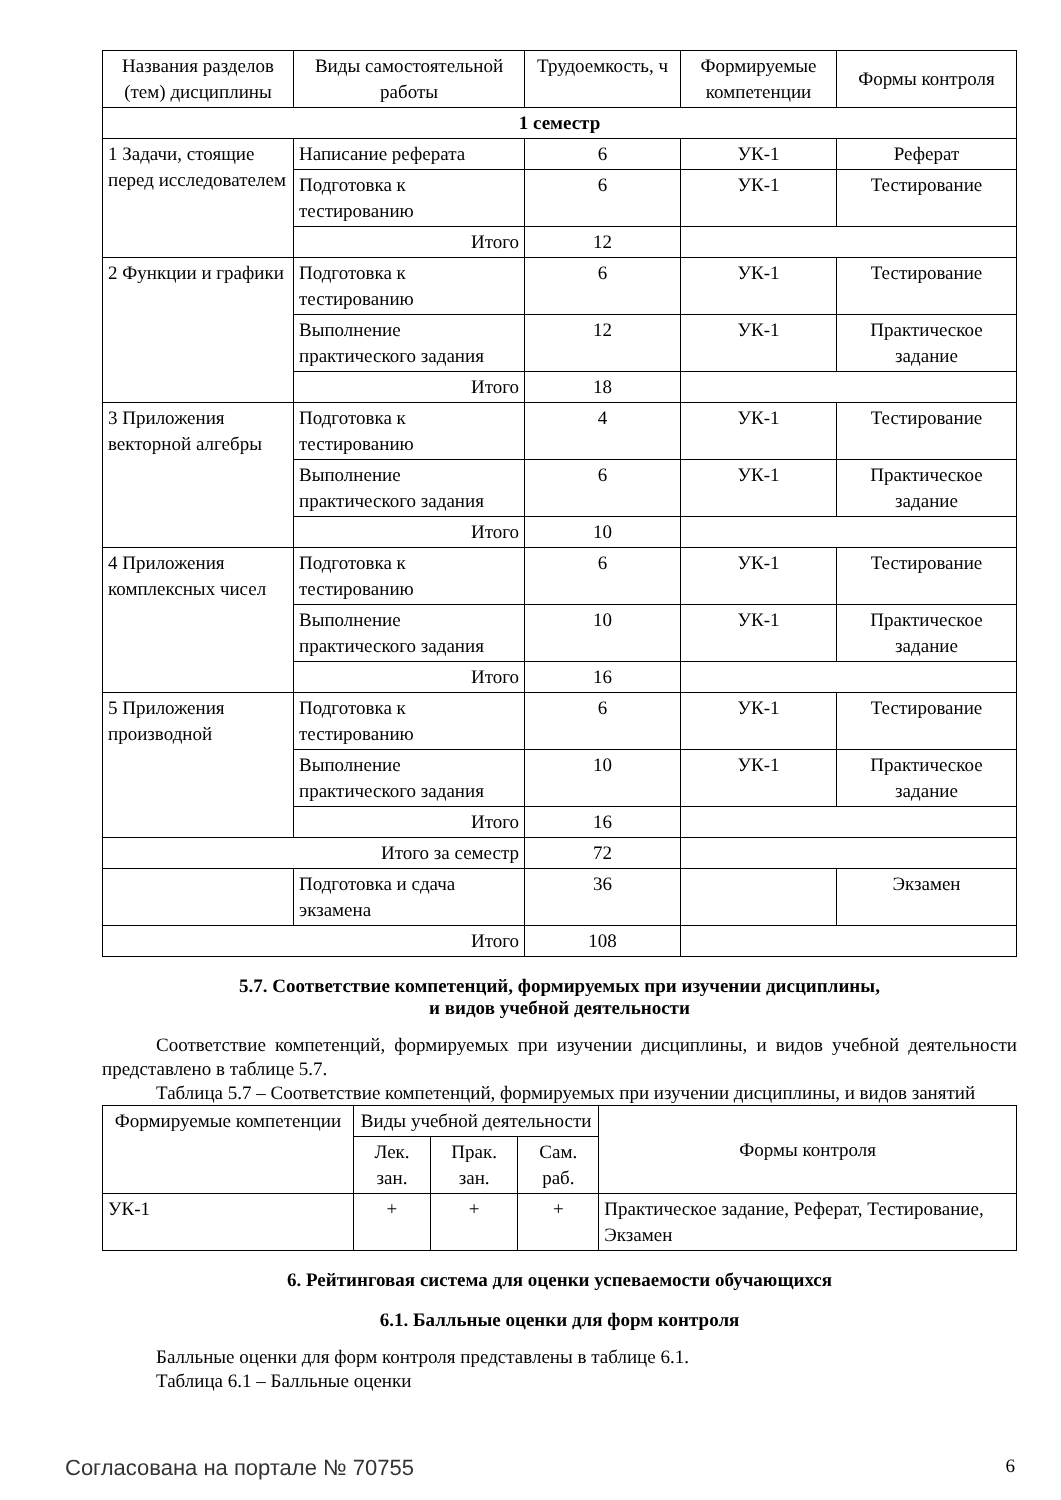| Названия разделов (тем) дисциплины | Виды самостоятельной работы | Трудоемкость, ч | Формируемые компетенции | Формы контроля |
| --- | --- | --- | --- | --- |
| 1 семестр | | | | |
| 1 Задачи, стоящие перед исследователем | Написание реферата | 6 | УК-1 | Реферат |
| | Подготовка к тестированию | 6 | УК-1 | Тестирование |
| | Итого | 12 | | |
| 2 Функции и графики | Подготовка к тестированию | 6 | УК-1 | Тестирование |
| | Выполнение практического задания | 12 | УК-1 | Практическое задание |
| | Итого | 18 | | |
| 3 Приложения векторной алгебры | Подготовка к тестированию | 4 | УК-1 | Тестирование |
| | Выполнение практического задания | 6 | УК-1 | Практическое задание |
| | Итого | 10 | | |
| 4 Приложения комплексных чисел | Подготовка к тестированию | 6 | УК-1 | Тестирование |
| | Выполнение практического задания | 10 | УК-1 | Практическое задание |
| | Итого | 16 | | |
| 5 Приложения производной | Подготовка к тестированию | 6 | УК-1 | Тестирование |
| | Выполнение практического задания | 10 | УК-1 | Практическое задание |
| | Итого | 16 | | |
| Итого за семестр | | 72 | | |
| | Подготовка и сдача экзамена | 36 | | Экзамен |
| Итого | | 108 | | |
5.7. Соответствие компетенций, формируемых при изучении дисциплины,
и видов учебной деятельности
Соответствие компетенций, формируемых при изучении дисциплины, и видов учебной деятельности представлено в таблице 5.7.
Таблица 5.7 – Соответствие компетенций, формируемых при изучении дисциплины, и видов занятий
| Формируемые компетенции | Виды учебной деятельности | | | Формы контроля |
| --- | --- | --- | --- | --- |
| | Лек. зан. | Прак. зан. | Сам. раб. | |
| УК-1 | + | + | + | Практическое задание, Реферат, Тестирование, Экзамен |
6. Рейтинговая система для оценки успеваемости обучающихся
6.1. Балльные оценки для форм контроля
Балльные оценки для форм контроля представлены в таблице 6.1.
Таблица 6.1 – Балльные оценки
Согласована на портале № 70755 6